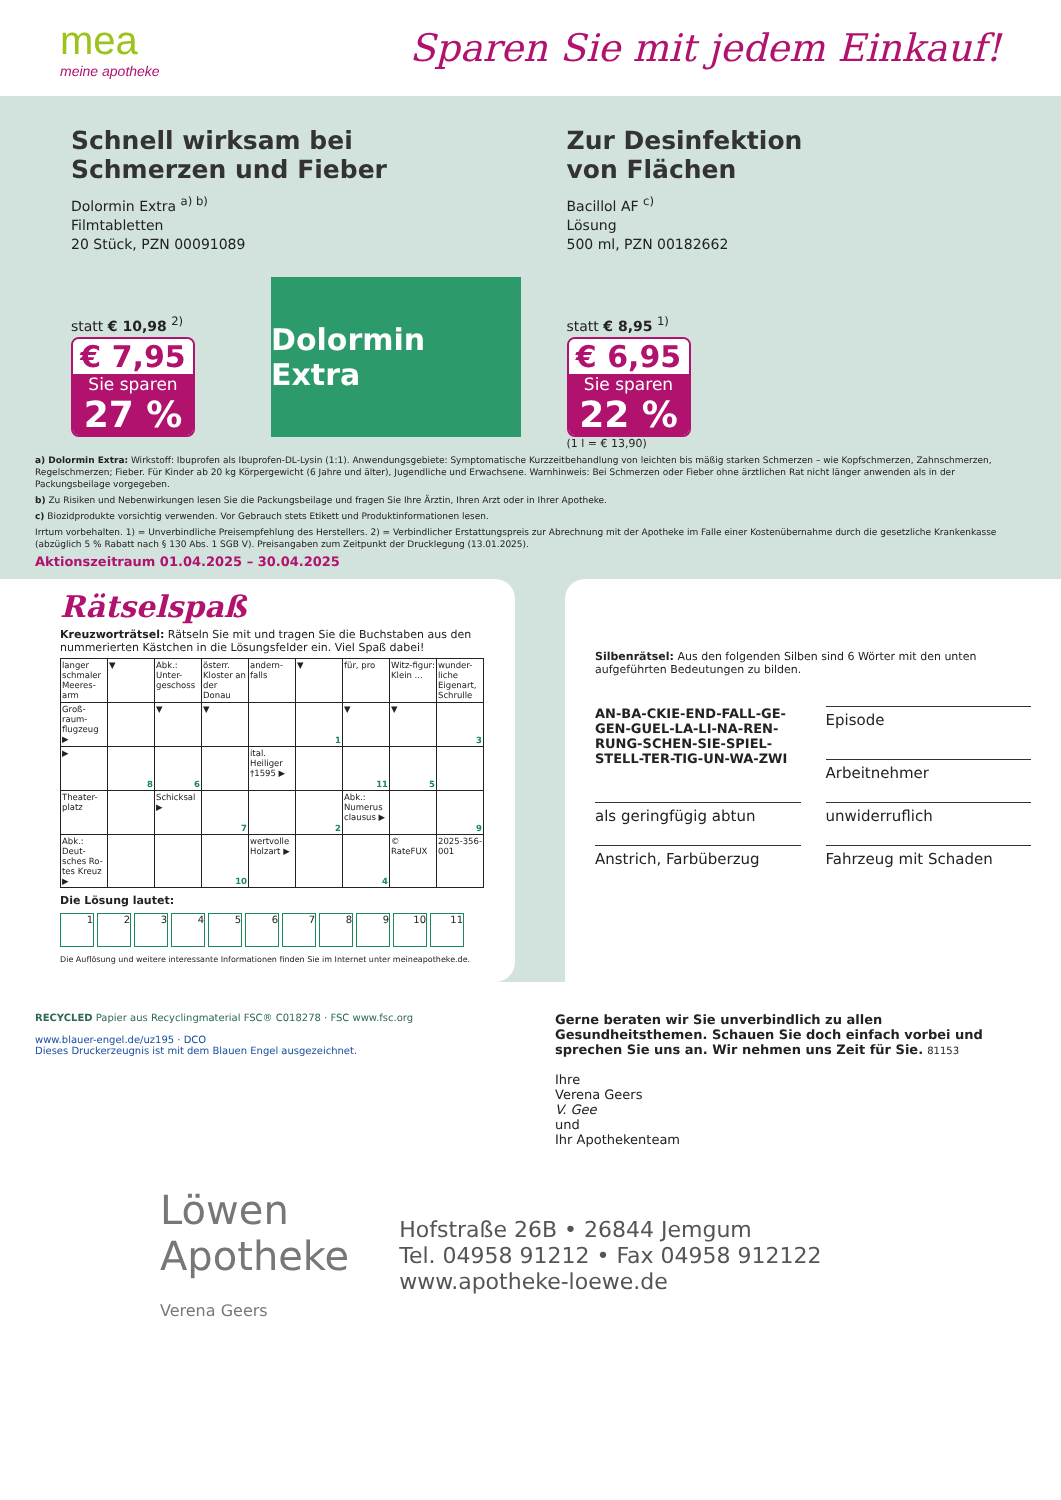mea
meine apotheke
Sparen Sie mit jedem Einkauf!
Schnell wirksam bei
Schmerzen und Fieber
Dolormin Extra <sup>a) b)</sup>
Filmtabletten
20 Stück, PZN 00091089
statt € 10,98 <sup>2)</sup>
€ 7,95
Sie sparen
27 %
Dolormin Extra
Zur Desinfektion
von Flächen
Bacillol AF <sup>c)</sup>
Lösung
500 ml, PZN 00182662
statt € 8,95 <sup>1)</sup>
€ 6,95
Sie sparen
22 %
(1 l = € 13,90)
a) Dolormin Extra: Wirkstoff: Ibuprofen als Ibuprofen-DL-Lysin (1:1). Anwendungsgebiete: Symptomatische Kurzzeitbehandlung von leichten bis mäßig starken Schmerzen – wie Kopfschmerzen, Zahnschmerzen, Regelschmerzen; Fieber. Für Kinder ab 20 kg Körpergewicht (6 Jahre und älter), Jugendliche und Erwachsene. Warnhinweis: Bei Schmerzen oder Fieber ohne ärztlichen Rat nicht länger anwenden als in der Packungsbeilage vorgegeben.
b) Zu Risiken und Nebenwirkungen lesen Sie die Packungsbeilage und fragen Sie Ihre Ärztin, Ihren Arzt oder in Ihrer Apotheke.
c) Biozidprodukte vorsichtig verwenden. Vor Gebrauch stets Etikett und Produktinformationen lesen.
Irrtum vorbehalten. 1) = Unverbindliche Preisempfehlung des Herstellers. 2) = Verbindlicher Erstattungspreis zur Abrechnung mit der Apotheke im Falle einer Kostenübernahme durch die gesetzliche Krankenkasse (abzüglich 5 % Rabatt nach § 130 Abs. 1 SGB V). Preisangaben zum Zeitpunkt der Drucklegung (13.01.2025).
Aktionszeitraum 01.04.2025 – 30.04.2025
Rätselspaß
Kreuzworträtsel: Rätseln Sie mit und tragen Sie die Buchstaben aus den nummerierten Kästchen in die Lösungsfelder ein. Viel Spaß dabei!
| langer schmaler Meeres-arm | ▼ | Abk.: Unter-geschoss | österr. Kloster an der Donau | andern-falls | ▼ | für, pro | Witz-figur: Klein ... | wunder-liche Eigenart, Schrulle |
| Groß-raum-flugzeug ▶ | | ▼ | ▼ | | 1 | ▼ | ▼ | 3 |
| ▶ | 8 | 6 | | ital. Heiliger †1595 ▶ | | 11 | 5 | |
| Theater-platz | | Schicksal ▶ | 7 | | 2 | Abk.: Numerus clausus ▶ | | 9 |
| Abk.: Deut-sches Ro-tes Kreuz ▶ | | | 10 | wertvolle Holzart ▶ | | 4 | © RateFUX | 2025-356-001 |
Die Lösung lautet:
123456789 10 11
Die Auflösung und weitere interessante Informationen finden Sie im Internet unter meineapotheke.de.
Silbenrätsel: Aus den folgenden Silben sind 6 Wörter mit den unten aufgeführten Bedeutungen zu bilden.
AN-BA-CKIE-END-FALL-GE-GEN-GUEL-LA-LI-NA-REN-RUNG-SCHEN-SIE-SPIEL-STELL-TER-TIG-UN-WA-ZWI
Episode
Arbeitnehmer
als geringfügig abtun
unwiderruflich
Anstrich, Farbüberzug
Fahrzeug mit Schaden
RECYCLED Papier aus Recyclingmaterial FSC® C018278 · FSC www.fsc.org
www.blauer-engel.de/uz195 · DCO
Dieses Druckerzeugnis ist mit dem Blauen Engel ausgezeichnet.
Gerne beraten wir Sie unverbindlich zu allen Gesundheitsthemen. Schauen Sie doch einfach vorbei und sprechen Sie uns an. Wir nehmen uns Zeit für Sie. 81153
Ihre
Verena Geers
V. Gee
und
Ihr Apothekenteam
Löwen
Apotheke
Verena Geers
Hofstraße 26B • 26844 Jemgum
Tel. 04958 91212 • Fax 04958 912122
www.apotheke-loewe.de